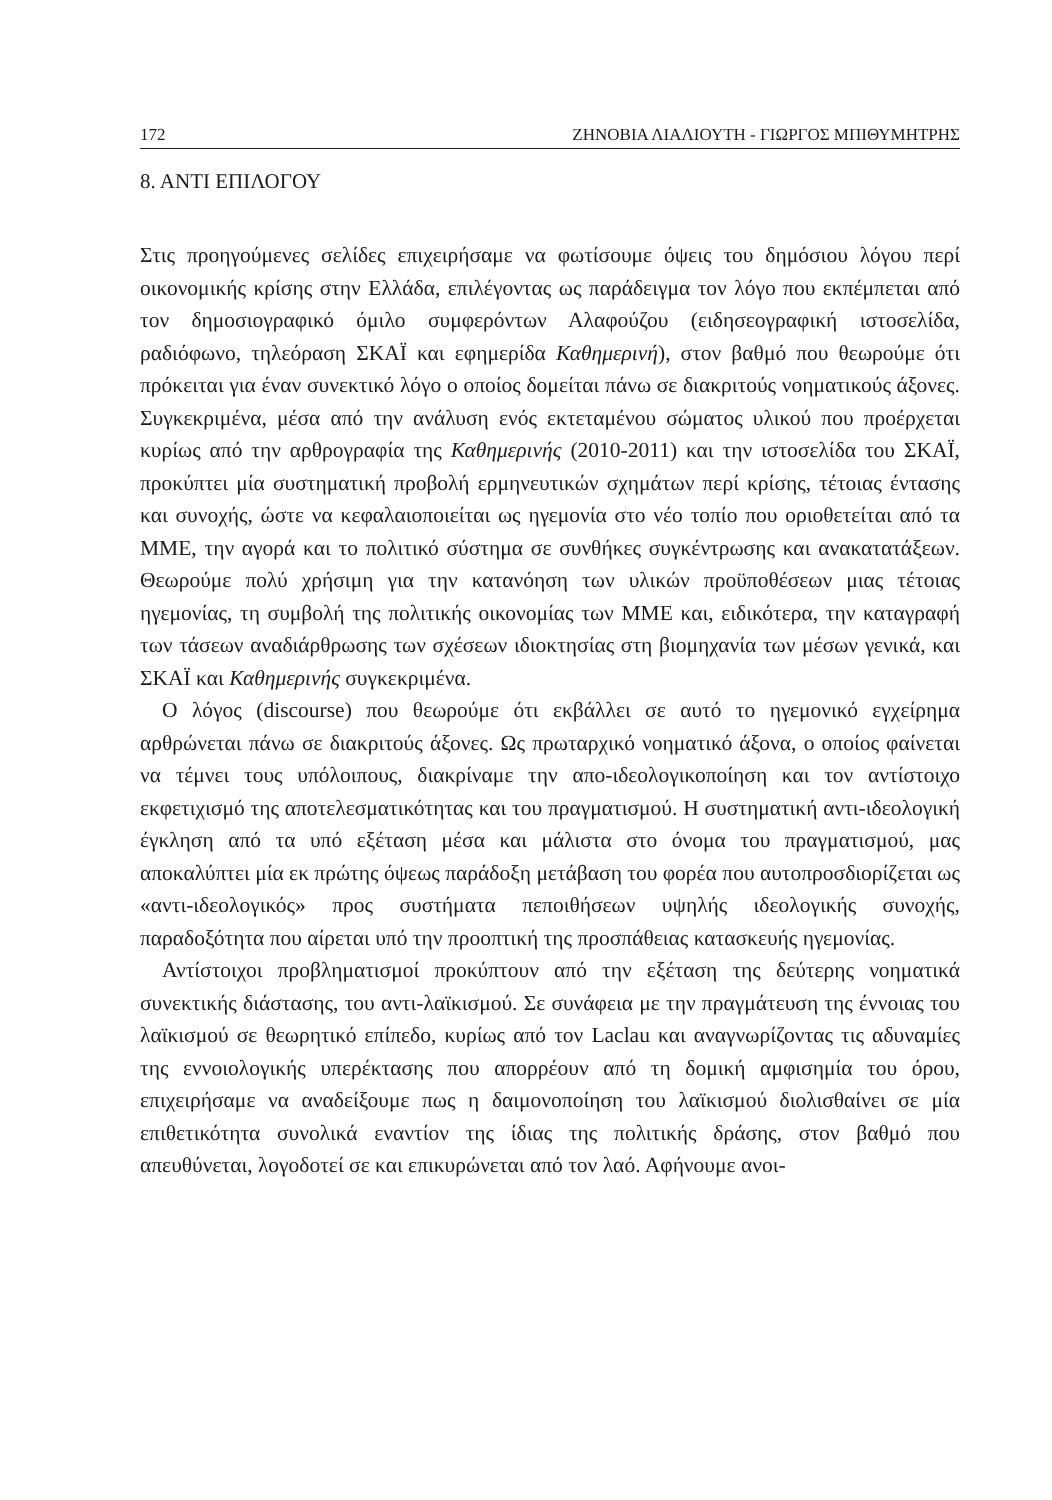172 ΖΗΝΟΒΙΑ ΛΙΑΛΙΟΥΤΗ - ΓΙΩΡΓΟΣ ΜΠΙΘΥΜΗΤΡΗΣ
8. ΑΝΤΙ ΕΠΙΛΟΓΟΥ
Στις προηγούμενες σελίδες επιχειρήσαμε να φωτίσουμε όψεις του δημόσιου λόγου περί οικονομικής κρίσης στην Ελλάδα, επιλέγοντας ως παράδειγμα τον λόγο που εκπέμπεται από τον δημοσιογραφικό όμιλο συμφερόντων Αλαφούζου (ειδησεογραφική ιστοσελίδα, ραδιόφωνο, τηλεόραση ΣΚΑΪ και εφημερίδα Καθημερινή), στον βαθμό που θεωρούμε ότι πρόκειται για έναν συνεκτικό λόγο ο οποίος δομείται πάνω σε διακριτούς νοηματικούς άξονες. Συγκεκριμένα, μέσα από την ανάλυση ενός εκτεταμένου σώματος υλικού που προέρχεται κυρίως από την αρθρογραφία της Καθημερινής (2010-2011) και την ιστοσελίδα του ΣΚΑΪ, προκύπτει μία συστηματική προβολή ερμηνευτικών σχημάτων περί κρίσης, τέτοιας έντασης και συνοχής, ώστε να κεφαλαιοποιείται ως ηγεμονία στο νέο τοπίο που οριοθετείται από τα ΜΜΕ, την αγορά και το πολιτικό σύστημα σε συνθήκες συγκέντρωσης και ανακατατάξεων. Θεωρούμε πολύ χρήσιμη για την κατανόηση των υλικών προϋποθέσεων μιας τέτοιας ηγεμονίας, τη συμβολή της πολιτικής οικονομίας των ΜΜΕ και, ειδικότερα, την καταγραφή των τάσεων αναδιάρθρωσης των σχέσεων ιδιοκτησίας στη βιομηχανία των μέσων γενικά, και ΣΚΑΪ και Καθημερινής συγκεκριμένα.
Ο λόγος (discourse) που θεωρούμε ότι εκβάλλει σε αυτό το ηγεμονικό εγχείρημα αρθρώνεται πάνω σε διακριτούς άξονες. Ως πρωταρχικό νοηματικό άξονα, ο οποίος φαίνεται να τέμνει τους υπόλοιπους, διακρίναμε την απο-ιδεολογικοποίηση και τον αντίστοιχο εκφετιχισμό της αποτελεσματικότητας και του πραγματισμού. Η συστηματική αντι-ιδεολογική έγκληση από τα υπό εξέταση μέσα και μάλιστα στο όνομα του πραγματισμού, μας αποκαλύπτει μία εκ πρώτης όψεως παράδοξη μετάβαση του φορέα που αυτοπροσδιορίζεται ως «αντι-ιδεολογικός» προς συστήματα πεποιθήσεων υψηλής ιδεολογικής συνοχής, παραδοξότητα που αίρεται υπό την προοπτική της προσπάθειας κατασκευής ηγεμονίας.
Αντίστοιχοι προβληματισμοί προκύπτουν από την εξέταση της δεύτερης νοηματικά συνεκτικής διάστασης, του αντι-λαϊκισμού. Σε συνάφεια με την πραγμάτευση της έννοιας του λαϊκισμού σε θεωρητικό επίπεδο, κυρίως από τον Laclau και αναγνωρίζοντας τις αδυναμίες της εννοιολογικής υπερέκτασης που απορρέουν από τη δομική αμφισημία του όρου, επιχειρήσαμε να αναδείξουμε πως η δαιμονοποίηση του λαϊκισμού διολισθαίνει σε μία επιθετικότητα συνολικά εναντίον της ίδιας της πολιτικής δράσης, στον βαθμό που απευθύνεται, λογοδοτεί σε και επικυρώνεται από τον λαό. Αφήνουμε ανοι-